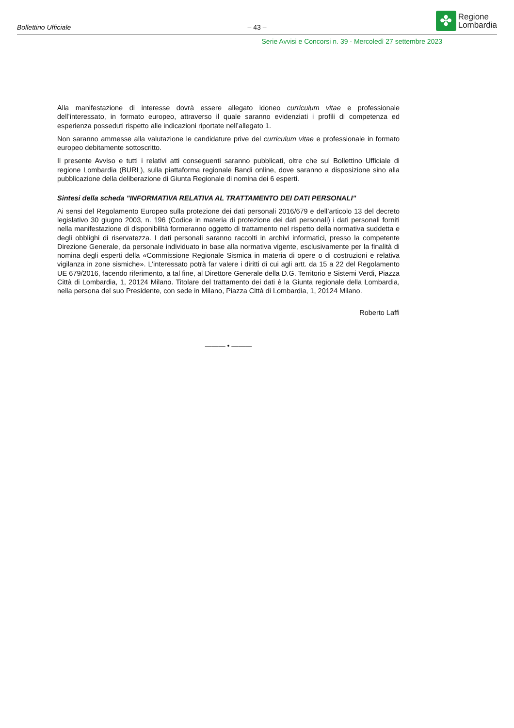Bollettino Ufficiale
– 43 –
✤
Regione
Lombardia
Serie Avvisi e Concorsi n. 39 - Mercoledì 27 settembre 2023
Alla manifestazione di interesse dovrà essere allegato idoneo curriculum vitae e professionale dell’interessato, in formato europeo, attraverso il quale saranno evidenziati i profili di competenza ed esperienza posseduti rispetto alle indicazioni riportate nell’allegato 1.
Non saranno ammesse alla valutazione le candidature prive del curriculum vitae e professionale in formato europeo debitamente sottoscritto.
Il presente Avviso e tutti i relativi atti conseguenti saranno pubblicati, oltre che sul Bollettino Ufficiale di regione Lombardia (BURL), sulla piattaforma regionale Bandi online, dove saranno a disposizione sino alla pubblicazione della deliberazione di Giunta Regionale di nomina dei 6 esperti.
Sintesi della scheda "INFORMATIVA RELATIVA AL TRATTAMENTO DEI DATI PERSONALI"
Ai sensi del Regolamento Europeo sulla protezione dei dati personali 2016/679 e dell’articolo 13 del decreto legislativo 30 giugno 2003, n. 196 (Codice in materia di protezione dei dati personali) i dati personali forniti nella manifestazione di disponibilità formeranno oggetto di trattamento nel rispetto della normativa suddetta e degli obblighi di riservatezza. I dati personali saranno raccolti in archivi informatici, presso la competente Direzione Generale, da personale individuato in base alla normativa vigente, esclusivamente per la finalità di nomina degli esperti della «Commissione Regionale Sismica in materia di opere o di costruzioni e relativa vigilanza in zone sismiche». L’interessato potrà far valere i diritti di cui agli artt. da 15 a 22 del Regolamento UE 679/2016, facendo riferimento, a tal fine, al Direttore Generale della D.G. Territorio e Sistemi Verdi, Piazza Città di Lombardia, 1, 20124 Milano. Titolare del trattamento dei dati è la Giunta regionale della Lombardia, nella persona del suo Presidente, con sede in Milano, Piazza Città di Lombardia, 1, 20124 Milano.
Roberto Laffi
——— • ———